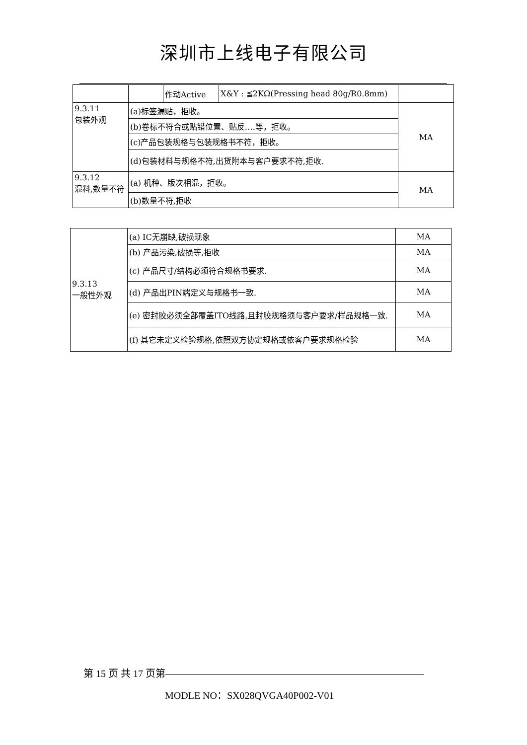深圳市上线电子有限公司
| | | 作动Active | X&Y : ≦2KΩ(Pressing head 80g/R0.8mm) | |
| 9.3.11 包装外观 | (a)标签漏贴，拒收。 | | | MA |
| | (b)卷标不符合或贴错位置、贴反….等，拒收。 | | | |
| | (c)产品包装规格与包装规格书不符，拒收。 | | | |
| | (d)包装材料与规格不符,出货附本与客户要求不符,拒收. | | | |
| 9.3.12 混料,数量不符 | (a) 机种、版次相混，拒收。 | | | MA |
| | (b)数量不符,拒收 | | | |
| 9.3.13 一般性外观 | (a) IC无崩缺,破损现象 | MA |
| | (b) 产品污染,破损等,拒收 | MA |
| | (c) 产品尺寸/结构必须符合规格书要求. | MA |
| | (d) 产品出PIN端定义与规格书一致. | MA |
| | (e) 密封胶必须全部覆盖ITO线路,且封胶规格须与客户要求/样品规格一致. | MA |
| | (f) 其它未定义检验规格,依照双方协定规格或依客户要求规格检验 | MA |
第 15 页 共 17 页第——————————————————————————
MODLE NO：SX028QVGA40P002-V01